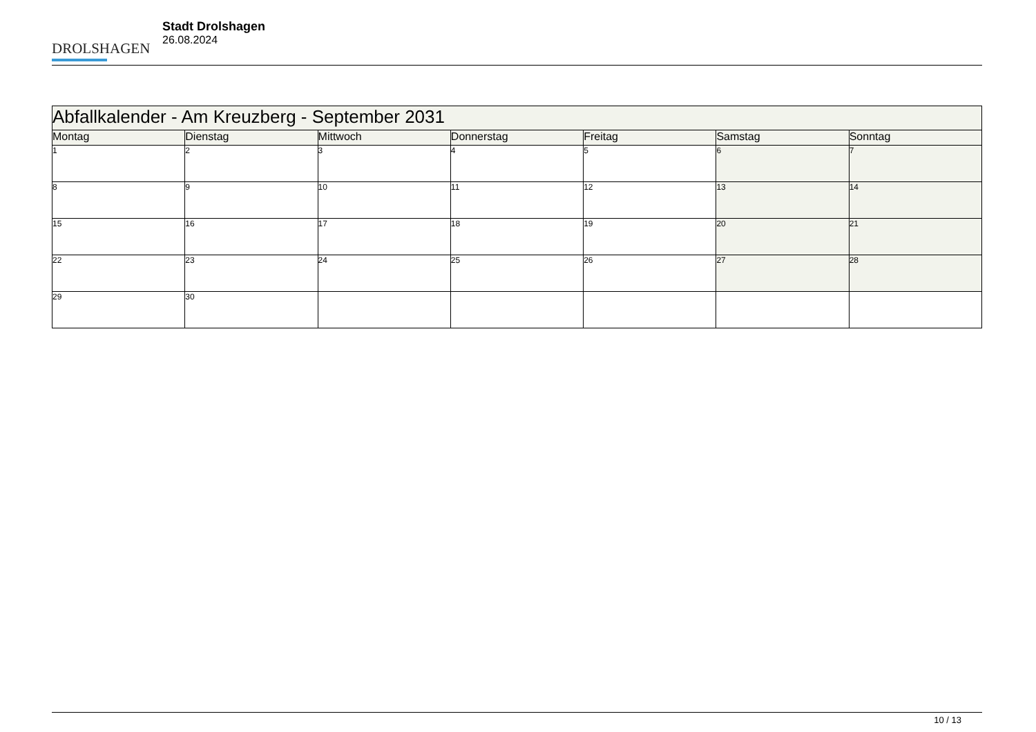DROLSHAGEN
Stadt Drolshagen
26.08.2024
| Abfallkalender - Am Kreuzberg - September 2031 | | | | | | |
| --- | --- | --- | --- | --- | --- | --- |
| Montag | Dienstag | Mittwoch | Donnerstag | Freitag | Samstag | Sonntag |
| 1 | 2 | 3 | 4 | 5 | 6 | 7 |
| 8 | 9 | 10 | 11 | 12 | 13 | 14 |
| 15 | 16 | 17 | 18 | 19 | 20 | 21 |
| 22 | 23 | 24 | 25 | 26 | 27 | 28 |
| 29 | 30 | | | | | |
10 / 13